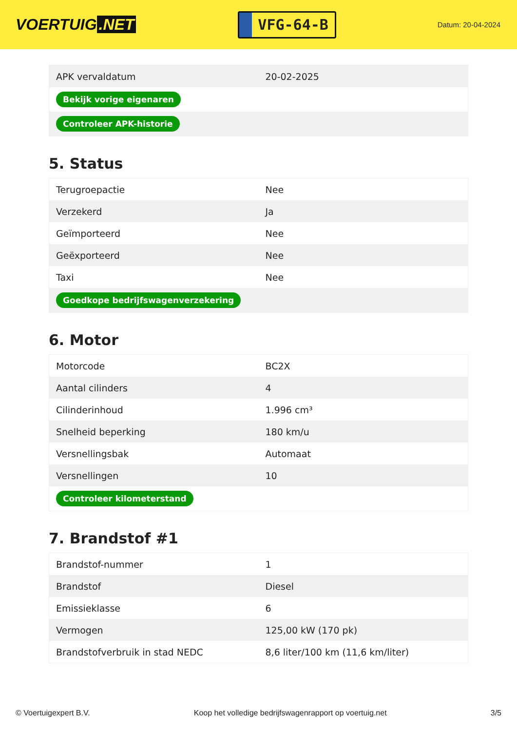VOERTUIG.NET
VFG-64-B
Datum: 20-04-2024
| APK vervaldatum | 20-02-2025 |
| Bekijk vorige eigenaren | |
| Controleer APK-historie | |
5. Status
| Terugroepactie | Nee |
| Verzekerd | Ja |
| Geïmporteerd | Nee |
| Geëxporteerd | Nee |
| Taxi | Nee |
| Goedkope bedrijfswagenverzekering | |
6. Motor
| Motorcode | BC2X |
| Aantal cilinders | 4 |
| Cilinderinhoud | 1.996 cm³ |
| Snelheid beperking | 180 km/u |
| Versnellingsbak | Automaat |
| Versnellingen | 10 |
| Controleer kilometerstand | |
7. Brandstof #1
| Brandstof-nummer | 1 |
| Brandstof | Diesel |
| Emissieklasse | 6 |
| Vermogen | 125,00 kW (170 pk) |
| Brandstofverbruik in stad NEDC | 8,6 liter/100 km (11,6 km/liter) |
© Voertuigexpert B.V. Koop het volledige bedrijfswagenrapport op voertuig.net 3/5